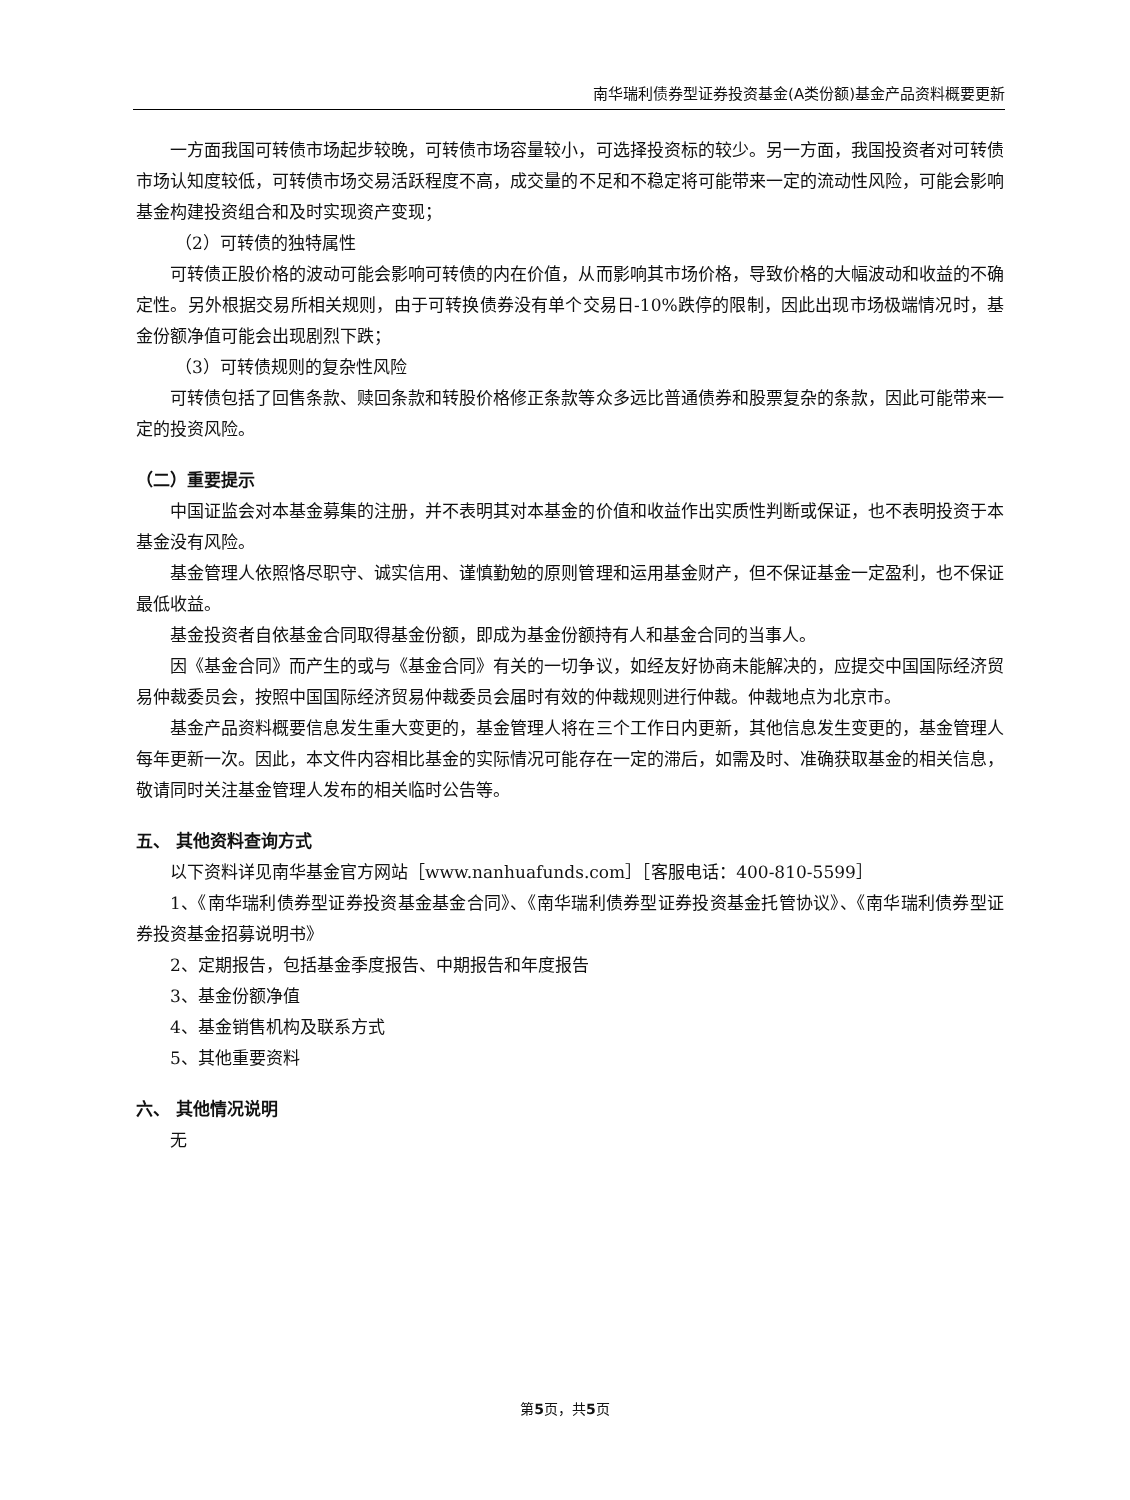南华瑞利债券型证券投资基金(A类份额)基金产品资料概要更新
一方面我国可转债市场起步较晚，可转债市场容量较小，可选择投资标的较少。另一方面，我国投资者对可转债市场认知度较低，可转债市场交易活跃程度不高，成交量的不足和不稳定将可能带来一定的流动性风险，可能会影响基金构建投资组合和及时实现资产变现；
（2）可转债的独特属性
可转债正股价格的波动可能会影响可转债的内在价值，从而影响其市场价格，导致价格的大幅波动和收益的不确定性。另外根据交易所相关规则，由于可转换债券没有单个交易日-10%跌停的限制，因此出现市场极端情况时，基金份额净值可能会出现剧烈下跌；
（3）可转债规则的复杂性风险
可转债包括了回售条款、赎回条款和转股价格修正条款等众多远比普通债券和股票复杂的条款，因此可能带来一定的投资风险。
（二）重要提示
中国证监会对本基金募集的注册，并不表明其对本基金的价值和收益作出实质性判断或保证，也不表明投资于本基金没有风险。
基金管理人依照恪尽职守、诚实信用、谨慎勤勉的原则管理和运用基金财产，但不保证基金一定盈利，也不保证最低收益。
基金投资者自依基金合同取得基金份额，即成为基金份额持有人和基金合同的当事人。
因《基金合同》而产生的或与《基金合同》有关的一切争议，如经友好协商未能解决的，应提交中国国际经济贸易仲裁委员会，按照中国国际经济贸易仲裁委员会届时有效的仲裁规则进行仲裁。仲裁地点为北京市。
基金产品资料概要信息发生重大变更的，基金管理人将在三个工作日内更新，其他信息发生变更的，基金管理人每年更新一次。因此，本文件内容相比基金的实际情况可能存在一定的滞后，如需及时、准确获取基金的相关信息，敬请同时关注基金管理人发布的相关临时公告等。
五、 其他资料查询方式
以下资料详见南华基金官方网站［www.nanhuafunds.com］［客服电话：400-810-5599］
1、《南华瑞利债券型证券投资基金基金合同》、《南华瑞利债券型证券投资基金托管协议》、《南华瑞利债券型证券投资基金招募说明书》
2、定期报告，包括基金季度报告、中期报告和年度报告
3、基金份额净值
4、基金销售机构及联系方式
5、其他重要资料
六、 其他情况说明
无
第5页，共5页